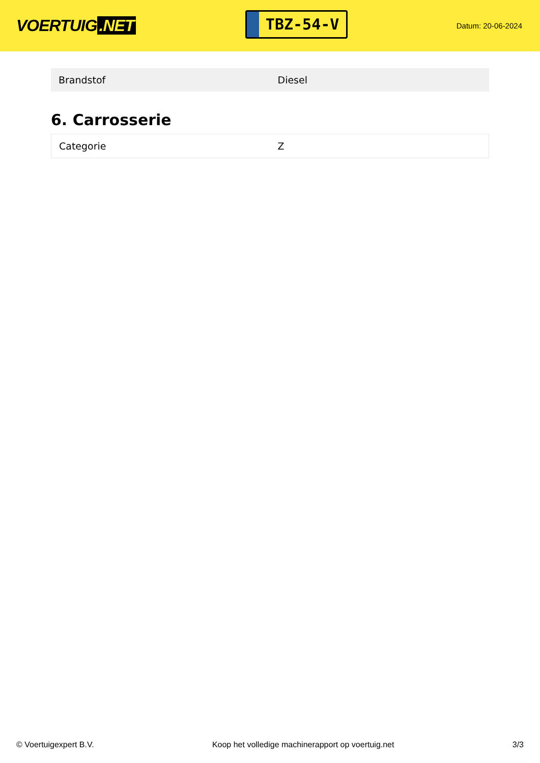VOERTUIG.NET
TBZ-54-V
Datum: 20-06-2024
| Brandstof | Diesel |
6. Carrosserie
| Categorie | Z |
© Voertuigexpert B.V. Koop het volledige machinerapport op voertuig.net 3/3